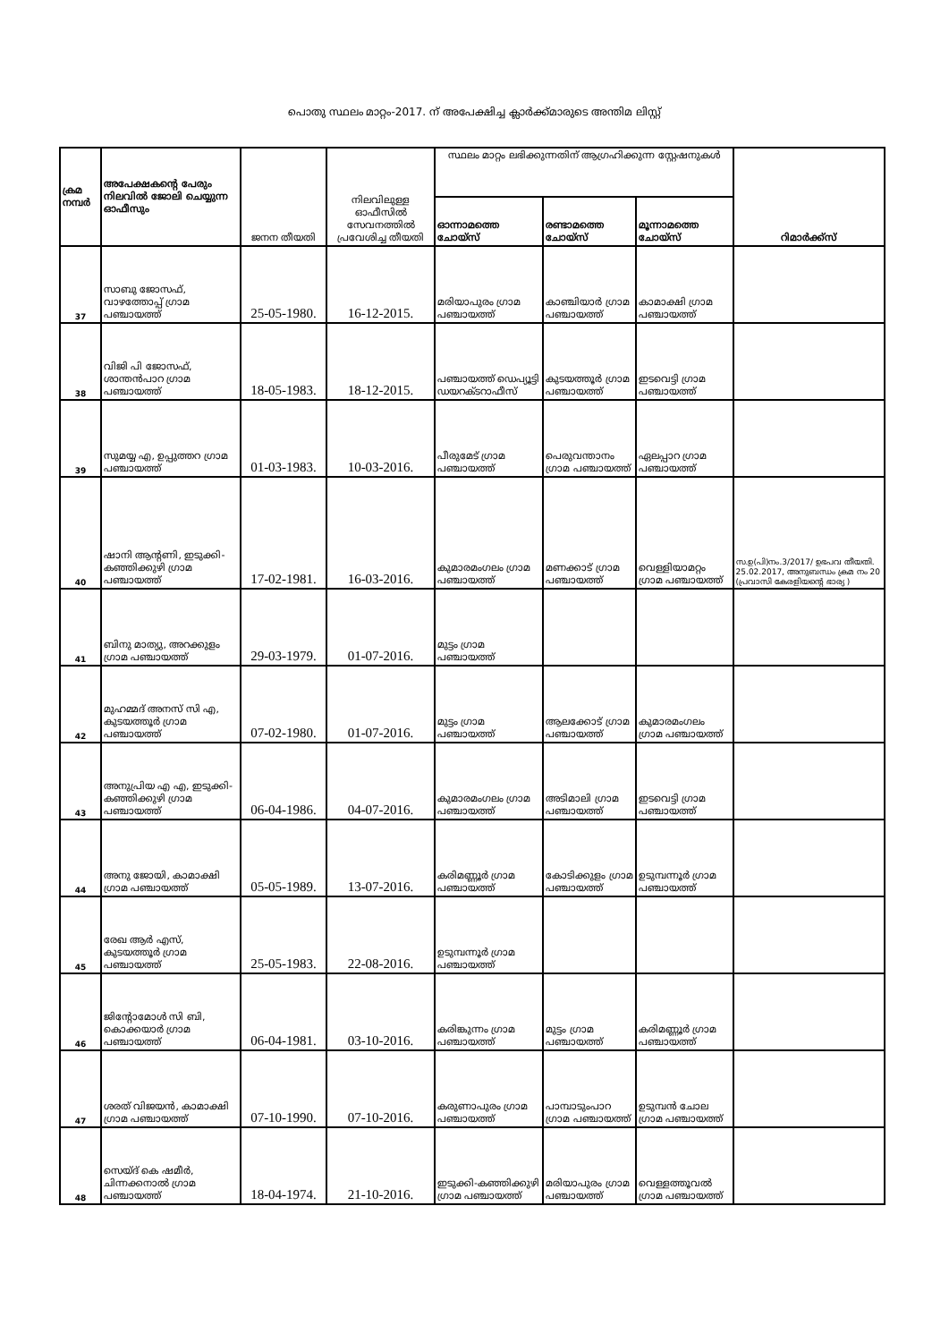പൊതു സ്ഥലം മാറ്റം-2017. ന് അപേക്ഷിച്ച ക്ലാർക്ക്മാരുടെ അന്തിമ ലിസ്റ്റ്
| ക്രമ നമ്പർ | അപേക്ഷകന്റെ പേരും നിലവിൽ ജോലി ചെയ്യുന്ന ഓഫീസും | ജനന തീയതി | നിലവിലുള്ള ഓഫീസിൽ സേവനത്തിൽ പ്രവേശിച്ച തീയതി | സ്ഥലം മാറ്റം ലഭിക്കുന്നതിന് ആഗ്രഹിക്കുന്ന സ്റ്റേഷനുകൾ | | | റിമാർക്ക്സ് |
| --- | --- | --- | --- | --- | --- | --- | --- |
| | | | | ഓന്നാമത്തെ ചോയ്സ് | രണ്ടാമത്തെ ചോയ്സ് | മൂന്നാമത്തെ ചോയ്സ് | |
| 37 | സാബു ജോസഫ്, വാഴത്തോപ്പ് ഗ്രാമ പഞ്ചായത്ത് | 25-05-1980. | 16-12-2015. | മരിയാപുരം ഗ്രാമ പഞ്ചായത്ത് | കാഞ്ചിയാർ ഗ്രാമ പഞ്ചായത്ത് | കാമാക്ഷി ഗ്രാമ പഞ്ചായത്ത് | |
| 38 | വിജി പി ജോസഫ്, ശാന്തൻപാറ ഗ്രാമ പഞ്ചായത്ത് | 18-05-1983. | 18-12-2015. | പഞ്ചായത്ത് ഡെപ്യൂട്ടി ഡയറക്ടറാഫീസ് | കുടയത്തൂർ ഗ്രാമ പഞ്ചായത്ത് | ഇടവെട്ടി ഗ്രാമ പഞ്ചായത്ത് | |
| 39 | സുമയ്യ എ, ഉപ്പുത്തറ ഗ്രാമ പഞ്ചായത്ത് | 01-03-1983. | 10-03-2016. | പീരുമേട് ഗ്രാമ പഞ്ചായത്ത് | പെരുവന്താനം ഗ്രാമ പഞ്ചായത്ത് | ഏലപ്പാറ ഗ്രാമ പഞ്ചായത്ത് | |
| 40 | ഷാനി ആന്റണി, ഇടുക്കി-കഞ്ഞിക്കുഴി ഗ്രാമ പഞ്ചായത്ത് | 17-02-1981. | 16-03-2016. | കുമാരമംഗലം ഗ്രാമ പഞ്ചായത്ത് | മണക്കാട് ഗ്രാമ പഞ്ചായത്ത് | വെള്ളിയാമറ്റം ഗ്രാമ പഞ്ചായത്ത് | സ.ഉ(പി)നം.3/2017/ ഉഭപവ തീയതി. 25.02.2017, അനുബന്ധം ക്രമ നം 20 (പ്രവാസി കേരളിയന്റെ ഭാര്യ ) |
| 41 | ബിനു മാത്യു, അറക്കുളം ഗ്രാമ പഞ്ചായത്ത് | 29-03-1979. | 01-07-2016. | മുട്ടം ഗ്രാമ പഞ്ചായത്ത് | | | |
| 42 | മുഹമ്മദ് അനസ് സി എ, കുടയത്തൂർ ഗ്രാമ പഞ്ചായത്ത് | 07-02-1980. | 01-07-2016. | മുട്ടം ഗ്രാമ പഞ്ചായത്ത് | ആലക്കോട് ഗ്രാമ പഞ്ചായത്ത് | കുമാരമംഗലം ഗ്രാമ പഞ്ചായത്ത് | |
| 43 | അനുപ്രിയ എ എ, ഇടുക്കി-കഞ്ഞിക്കുഴി ഗ്രാമ പഞ്ചായത്ത് | 06-04-1986. | 04-07-2016. | കുമാരമംഗലം ഗ്രാമ പഞ്ചായത്ത് | അടിമാലി ഗ്രാമ പഞ്ചായത്ത് | ഇടവെട്ടി ഗ്രാമ പഞ്ചായത്ത് | |
| 44 | അനു ജോയി, കാമാക്ഷി ഗ്രാമ പഞ്ചായത്ത് | 05-05-1989. | 13-07-2016. | കരിമണ്ണൂർ ഗ്രാമ പഞ്ചായത്ത് | കോടിക്കുളം ഗ്രാമ പഞ്ചായത്ത് | ഉടുമ്പന്നൂർ ഗ്രാമ പഞ്ചായത്ത് | |
| 45 | രേഖ ആർ എസ്, കുടയത്തൂർ ഗ്രാമ പഞ്ചായത്ത് | 25-05-1983. | 22-08-2016. | ഉടുമ്പന്നൂർ ഗ്രാമ പഞ്ചായത്ത് | | | |
| 46 | ജിന്റോമോൾ സി ബി, കൊക്കയാർ ഗ്രാമ പഞ്ചായത്ത് | 06-04-1981. | 03-10-2016. | കരിങ്കുന്നം ഗ്രാമ പഞ്ചായത്ത് | മുട്ടം ഗ്രാമ പഞ്ചായത്ത് | കരിമണ്ണൂർ ഗ്രാമ പഞ്ചായത്ത് | |
| 47 | ശരത് വിജയൻ, കാമാക്ഷി ഗ്രാമ പഞ്ചായത്ത് | 07-10-1990. | 07-10-2016. | കരുണാപുരം ഗ്രാമ പഞ്ചായത്ത് | പാമ്പാടുംപാറ ഗ്രാമ പഞ്ചായത്ത് | ഉടുമ്പൻ ചോല ഗ്രാമ പഞ്ചായത്ത് | |
| 48 | സെയ്ദ് കെ ഷമീർ, ചിന്നക്കനാൽ ഗ്രാമ പഞ്ചായത്ത് | 18-04-1974. | 21-10-2016. | ഇടുക്കി-കഞ്ഞിക്കുഴി ഗ്രാമ പഞ്ചായത്ത് | മരിയാപുരം ഗ്രാമ പഞ്ചായത്ത് | വെള്ളത്തൂവൽ ഗ്രാമ പഞ്ചായത്ത് | |